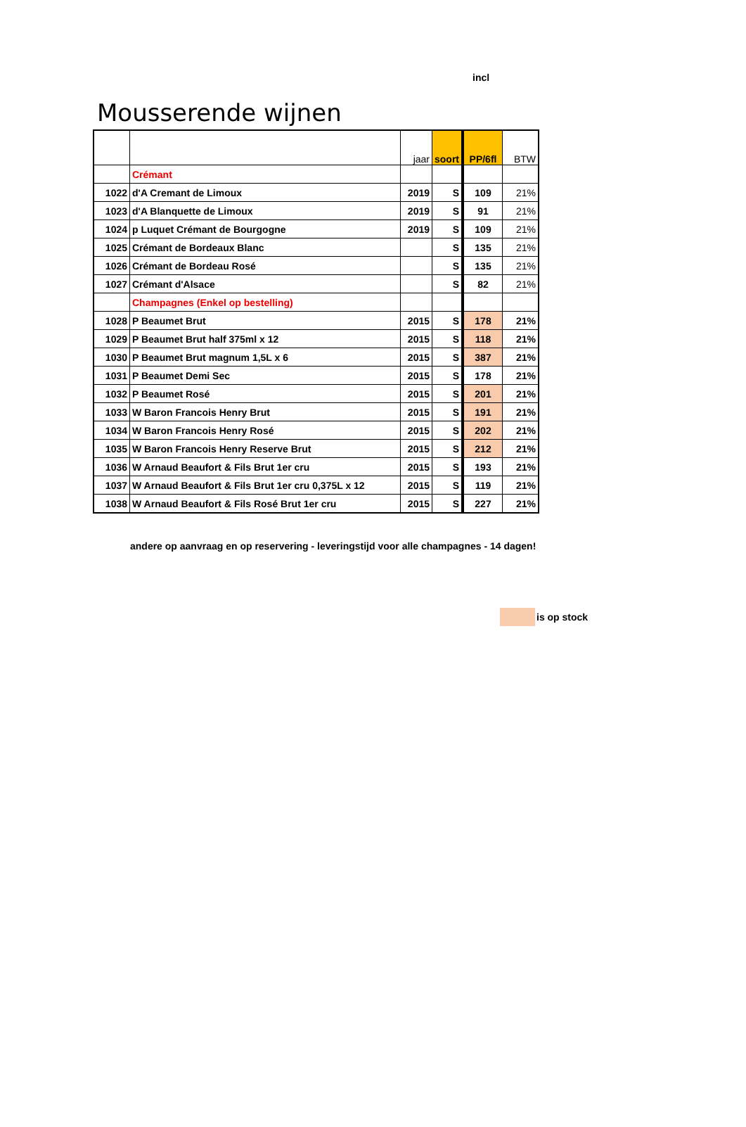incl
Mousserende wijnen
| | | jaar | soort | PP/6fl | BTW |
| --- | --- | --- | --- | --- | --- |
| | Crémant | | | | |
| 1022 | d'A Cremant de Limoux | 2019 | S | 109 | 21% |
| 1023 | d'A Blanquette de Limoux | 2019 | S | 91 | 21% |
| 1024 | p Luquet Crémant de Bourgogne | 2019 | S | 109 | 21% |
| 1025 | Crémant de Bordeaux Blanc | | S | 135 | 21% |
| 1026 | Crémant de Bordeau Rosé | | S | 135 | 21% |
| 1027 | Crémant d'Alsace | | S | 82 | 21% |
| | Champagnes (Enkel op bestelling) | | | | |
| 1028 | P Beaumet Brut | 2015 | S | 178 | 21% |
| 1029 | P Beaumet Brut half 375ml x 12 | 2015 | S | 118 | 21% |
| 1030 | P Beaumet Brut magnum 1,5L x 6 | 2015 | S | 387 | 21% |
| 1031 | P Beaumet Demi Sec | 2015 | S | 178 | 21% |
| 1032 | P Beaumet Rosé | 2015 | S | 201 | 21% |
| 1033 | W Baron Francois Henry Brut | 2015 | S | 191 | 21% |
| 1034 | W Baron Francois Henry Rosé | 2015 | S | 202 | 21% |
| 1035 | W Baron Francois Henry Reserve Brut | 2015 | S | 212 | 21% |
| 1036 | W Arnaud Beaufort & Fils Brut 1er cru | 2015 | S | 193 | 21% |
| 1037 | W Arnaud Beaufort & Fils Brut 1er cru 0,375L x 12 | 2015 | S | 119 | 21% |
| 1038 | W Arnaud Beaufort & Fils Rosé Brut 1er cru | 2015 | S | 227 | 21% |
andere op aanvraag en op reservering - leveringstijd voor alle champagnes - 14 dagen!
is op stock